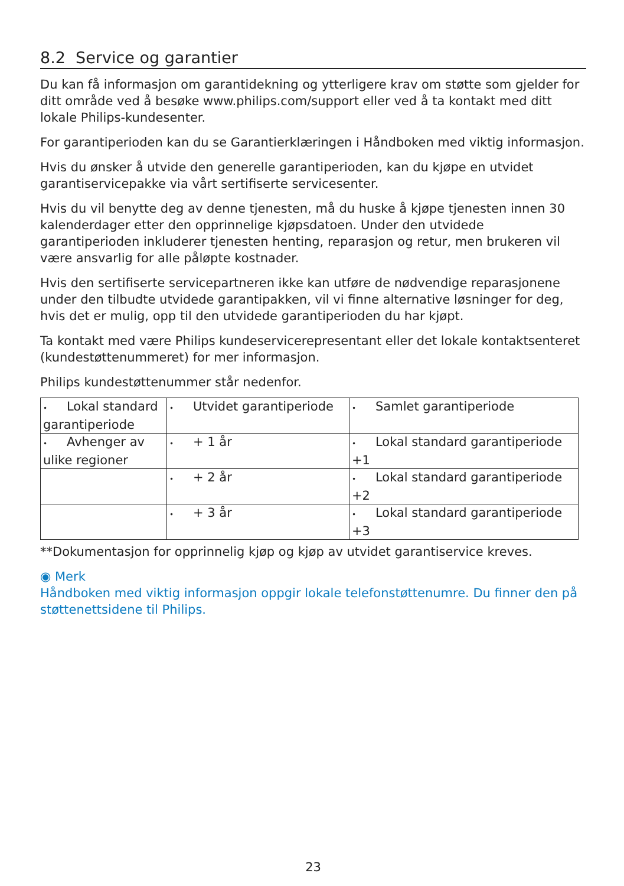8.2 Service og garantier
Du kan få informasjon om garantidekning og ytterligere krav om støtte som gjelder for ditt område ved å besøke www.philips.com/support eller ved å ta kontakt med ditt lokale Philips-kundesenter.
For garantiperioden kan du se Garantierklæringen i Håndboken med viktig informasjon.
Hvis du ønsker å utvide den generelle garantiperioden, kan du kjøpe en utvidet garantiservicepakke via vårt sertifiserte servicesenter.
Hvis du vil benytte deg av denne tjenesten, må du huske å kjøpe tjenesten innen 30 kalenderdager etter den opprinnelige kjøpsdatoen. Under den utvidede garantiperioden inkluderer tjenesten henting, reparasjon og retur, men brukeren vil være ansvarlig for alle påløpte kostnader.
Hvis den sertifiserte servicepartneren ikke kan utføre de nødvendige reparasjonene under den tilbudte utvidede garantipakken, vil vi finne alternative løsninger for deg, hvis det er mulig, opp til den utvidede garantiperioden du har kjøpt.
Ta kontakt med være Philips kundeservicerepresentant eller det lokale kontaktsenteret (kundestøttenummeret) for mer informasjon.
Philips kundestøttenummer står nedenfor.
| • Lokal standard garantiperiode | • Utvidet garantiperiode | • Samlet garantiperiode |
| • Avhenger av ulike regioner | • + 1 år | • Lokal standard garantiperiode +1 |
| | • + 2 år | • Lokal standard garantiperiode +2 |
| | • + 3 år | • Lokal standard garantiperiode +3 |
**Dokumentasjon for opprinnelig kjøp og kjøp av utvidet garantiservice kreves.
◉ Merk
Håndboken med viktig informasjon oppgir lokale telefonstøttenumre. Du finner den på støttenettsidene til Philips.
23